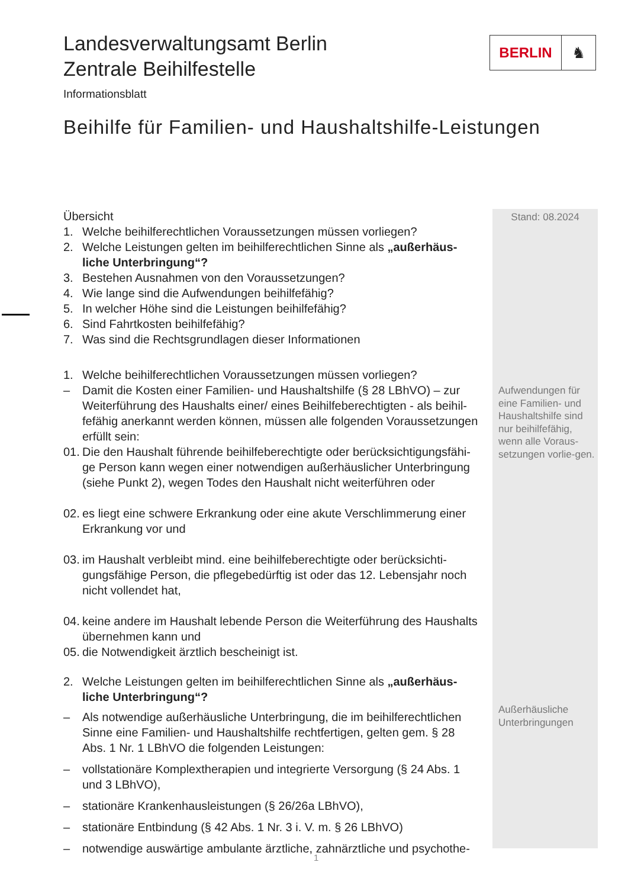Landesverwaltungsamt Berlin
Zentrale Beihilfestelle
Informationsblatt
Beihilfe für Familien- und Haushaltshilfe-Leistungen
BERLIN ♞
Stand: 08.2024
Aufwendungen für eine Familien- und Haushaltshilfe sind nur beihilfefähig, wenn alle Voraus-setzungen vorlie-gen.
Außerhäusliche Unterbringungen
Übersicht
1. Welche beihilferechtlichen Voraussetzungen müssen vorliegen?
2. Welche Leistungen gelten im beihilferechtlichen Sinne als „außerhäus- liche Unterbringung“?
3. Bestehen Ausnahmen von den Voraussetzungen?
4. Wie lange sind die Aufwendungen beihilfefähig?
5. In welcher Höhe sind die Leistungen beihilfefähig?
6. Sind Fahrtkosten beihilfefähig?
7. Was sind die Rechtsgrundlagen dieser Informationen
1. Welche beihilferechtlichen Voraussetzungen müssen vorliegen?
– Damit die Kosten einer Familien- und Haushaltshilfe (§ 28 LBhVO) – zur Weiterführung des Haushalts einer/ eines Beihilfeberechtigten - als beihil-fefähig anerkannt werden können, müssen alle folgenden Voraussetzungen erfüllt sein:
01. Die den Haushalt führende beihilfeberechtigte oder berücksichtigungsfähi-ge Person kann wegen einer notwendigen außerhäuslicher Unterbringung (siehe Punkt 2), wegen Todes den Haushalt nicht weiterführen oder
02. es liegt eine schwere Erkrankung oder eine akute Verschlimmerung einer Erkrankung vor und
03. im Haushalt verbleibt mind. eine beihilfeberechtigte oder berücksichti-gungsfähige Person, die pflegebedürftig ist oder das 12. Lebensjahr noch nicht vollendet hat,
04. keine andere im Haushalt lebende Person die Weiterführung des Haushalts übernehmen kann und
05. die Notwendigkeit ärztlich bescheinigt ist.
2. Welche Leistungen gelten im beihilferechtlichen Sinne als „außerhäus- liche Unterbringung“?
– Als notwendige außerhäusliche Unterbringung, die im beihilferechtlichen Sinne eine Familien- und Haushaltshilfe rechtfertigen, gelten gem. § 28 Abs. 1 Nr. 1 LBhVO die folgenden Leistungen:
– vollstationäre Komplextherapien und integrierte Versorgung (§ 24 Abs. 1 und 3 LBhVO),
– stationäre Krankenhausleistungen (§ 26/26a LBhVO),
– stationäre Entbindung (§ 42 Abs. 1 Nr. 3 i. V. m. § 26 LBhVO)
– notwendige auswärtige ambulante ärztliche, zahnärztliche und psychothe-
1